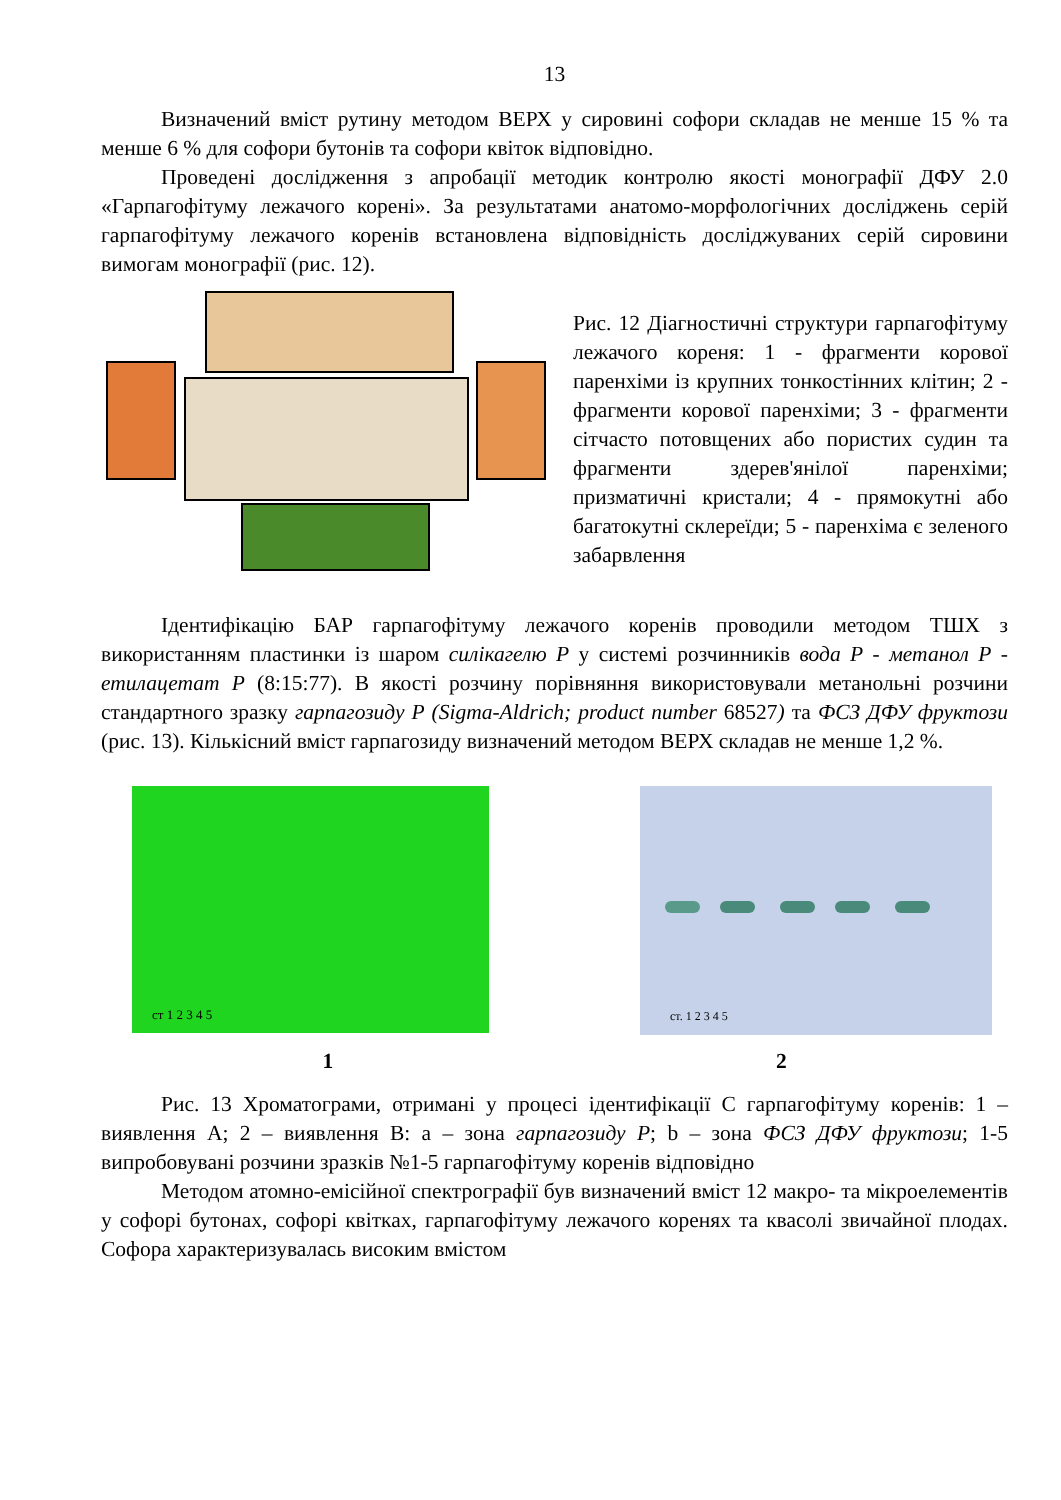13
Визначений вміст рутину методом ВЕРХ у сировині софори складав не менше 15 % та менше 6 % для софори бутонів та софори квіток відповідно.
Проведені дослідження з апробації методик контролю якості монографії ДФУ 2.0 «Гарпагофітуму лежачого корені». За результатами анатомо-морфологічних досліджень серій гарпагофітуму лежачого коренів встановлена відповідність досліджуваних серій сировини вимогам монографії (рис. 12).
Рис. 12 Діагностичні структури гарпагофітуму лежачого кореня: 1 - фрагменти корової паренхіми із крупних тонкостінних клітин; 2 - фрагменти корової паренхіми; 3 - фрагменти сітчасто потовщених або пористих судин та фрагменти здерев'янілої паренхіми; призматичні кристали; 4 - прямокутні або багатокутні склереїди; 5 - паренхіма є зеленого забарвлення
Ідентифікацію БАР гарпагофітуму лежачого коренів проводили методом ТШХ з використанням пластинки із шаром силікагелю Р у системі розчинників вода Р - метанол Р - етилацетат Р (8:15:77). В якості розчину порівняння використовували метанольні розчини стандартного зразку гарпагозиду Р (Sigma-Aldrich; product number 68527) та ФСЗ ДФУ фруктози (рис. 13). Кількісний вміст гарпагозиду визначений методом ВЕРХ складав не менше 1,2 %.
ст 1 2 3 4 5
ст. 1 2 3 4 5
1 2
Рис. 13 Хроматограми, отримані у процесі ідентифікації С гарпагофітуму коренів: 1 – виявлення А; 2 – виявлення В: a – зона гарпагозиду Р; b – зона ФСЗ ДФУ фруктози; 1-5 випробовувані розчини зразків №1-5 гарпагофітуму коренів відповідно
Методом атомно-емісійної спектрографії був визначений вміст 12 макро- та мікроелементів у софорі бутонах, софорі квітках, гарпагофітуму лежачого коренях та квасолі звичайної плодах. Софора характеризувалась високим вмістом